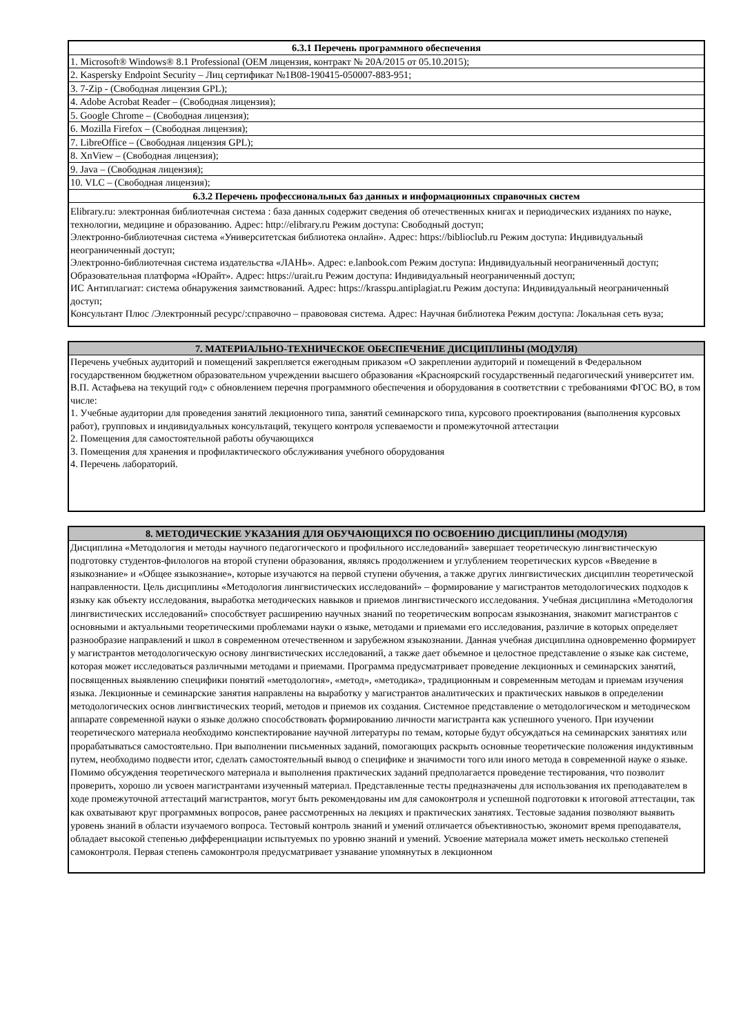| 6.3.1 Перечень программного обеспечения |
| --- |
| 1. Microsoft® Windows® 8.1 Professional (OEM лицензия, контракт № 20A/2015 от 05.10.2015); |
| 2. Kaspersky Endpoint Security – Лиц сертификат №1B08-190415-050007-883-951; |
| 3. 7-Zip - (Свободная лицензия GPL); |
| 4. Adobe Acrobat Reader – (Свободная лицензия); |
| 5. Google Chrome – (Свободная лицензия); |
| 6. Mozilla Firefox – (Свободная лицензия); |
| 7. LibreOffice – (Свободная лицензия GPL); |
| 8. XnView – (Свободная лицензия); |
| 9. Java – (Свободная лицензия); |
| 10. VLC – (Свободная лицензия); |
| 6.3.2 Перечень профессиональных баз данных и информационных справочных систем |
| Elibrary.ru: электронная библиотечная система : база данных содержит сведения об отечественных книгах и периодических изданиях по науке, технологии, медицине и образованию. Адрес: http://elibrary.ru Режим доступа: Свободный доступ; Электронно-библиотечная система «Университетская библиотека онлайн». Адрес: https://biblioclub.ru Режим доступа: Индивидуальный неограниченный доступ; Электронно-библиотечная система издательства «ЛАНЬ». Адрес: e.lanbook.com Режим доступа: Индивидуальный неограниченный доступ; Образовательная платформа «Юрайт». Адрес: https://urait.ru Режим доступа: Индивидуальный неограниченный доступ; ИС Антиплагиат: система обнаружения заимствований. Адрес: https://krasspu.antiplagiat.ru Режим доступа: Индивидуальный неограниченный доступ; Консультант Плюс /Электронный ресурс/:справочно – правововая система. Адрес: Научная библиотека Режим доступа: Локальная сеть вуза; |
| 7. МАТЕРИАЛЬНО-ТЕХНИЧЕСКОЕ ОБЕСПЕЧЕНИЕ ДИСЦИПЛИНЫ (МОДУЛЯ) |
| --- |
| Перечень учебных аудиторий и помещений закрепляется ежегодным приказом «О закреплении аудиторий и помещений в Федеральном государственном бюджетном образовательном учреждении высшего образования «Красноярский государственный педагогический университет им. В.П. Астафьева на текущий год» с обновлением перечня программного обеспечения и оборудования в соответствии с требованиями ФГОС ВО, в том числе: 1. Учебные аудитории для проведения занятий лекционного типа, занятий семинарского типа, курсового проектирования (выполнения курсовых работ), групповых и индивидуальных консультаций, текущего контроля успеваемости и промежуточной аттестации 2. Помещения для самостоятельной работы обучающихся 3. Помещения для хранения и профилактического обслуживания учебного оборудования 4. Перечень лабораторий. |
| 8. МЕТОДИЧЕСКИЕ УКАЗАНИЯ ДЛЯ ОБУЧАЮЩИХСЯ ПО ОСВОЕНИЮ ДИСЦИПЛИНЫ (МОДУЛЯ) |
| --- |
| Дисциплина «Методология и методы научного педагогического и профильного исследований» завершает теоретическую лингвистическую подготовку студентов-филологов на второй ступени образования, являясь продолжением и углублением теоретических курсов «Введение в языкознание» и «Общее языкознание», которые изучаются на первой ступени обучения, а также других лингвистических дисциплин теоретической направленности. Цель дисциплины «Методология лингвистических исследований» – формирование у магистрантов методологических подходов к языку как объекту исследования, выработка методических навыков и приемов лингвистического исследования. Учебная дисциплина «Методология лингвистических исследований» способствует расширению научных знаний по теоретическим вопросам языкознания, знакомит магистрантов с основными и актуальными теоретическими проблемами науки о языке, методами и приемами его исследования, различие в которых определяет разнообразие направлений и школ в современном отечественном и зарубежном языкознании. Данная учебная дисциплина одновременно формирует у магистрантов методологическую основу лингвистических исследований, а также дает объемное и целостное представление о языке как системе, которая может исследоваться различными методами и приемами. Программа предусматривает проведение лекционных и семинарских занятий, посвященных выявлению специфики понятий «методология», «метод», «методика», традиционным и современным методам и приемам изучения языка. Лекционные и семинарские занятия направлены на выработку у магистрантов аналитических и практических навыков в определении методологических основ лингвистических теорий, методов и приемов их создания. Системное представление о методологическом и методическом аппарате современной науки о языке должно способствовать формированию личности магистранта как успешного ученого. При изучении теоретического материала необходимо конспектирование научной литературы по темам, которые будут обсуждаться на семинарских занятиях или прорабатываться самостоятельно. При выполнении письменных заданий, помогающих раскрыть основные теоретические положения индуктивным путем, необходимо подвести итог, сделать самостоятельный вывод о специфике и значимости того или иного метода в современной науке о языке. Помимо обсуждения теоретического материала и выполнения практических заданий предполагается проведение тестирования, что позволит проверить, хорошо ли усвоен магистрантами изученный материал. Представленные тесты предназначены для использования их преподавателем в ходе промежуточной аттестаций магистрантов, могут быть рекомендованы им для самоконтроля и успешной подготовки к итоговой аттестации, так как охватывают круг программных вопросов, ранее рассмотренных на лекциях и практических занятиях. Тестовые задания позволяют выявить уровень знаний в области изучаемого вопроса. Тестовый контроль знаний и умений отличается объективностью, экономит время преподавателя, обладает высокой степенью дифференциации испытуемых по уровню знаний и умений. Усвоение материала может иметь несколько степеней самоконтроля. Первая степень самоконтроля предусматривает узнавание упомянутых в лекционном |